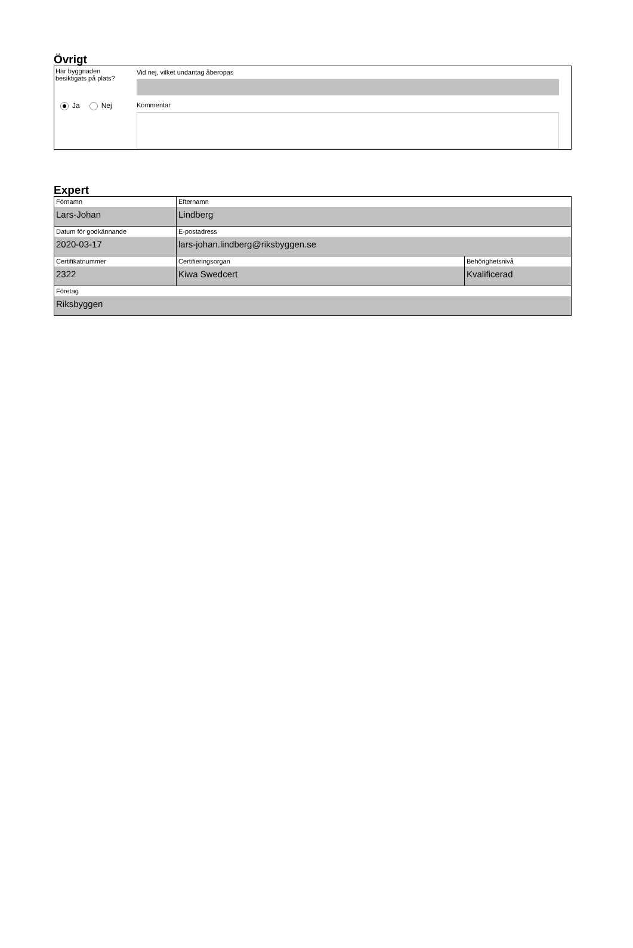Övrigt
Har byggnaden
besiktigats på plats?
Ja Nej
Vid nej, vilket undantag åberopas
Kommentar
Expert
| Förnamn Lars-Johan | Efternamn Lindberg | |
| Datum för godkännande 2020-03-17 | E-postadress lars-johan.lindberg@riksbyggen.se | |
| Certifikatnummer 2322 | Certifieringsorgan Kiwa Swedcert | Behörighetsnivå Kvalificerad |
| Företag Riksbyggen | | |